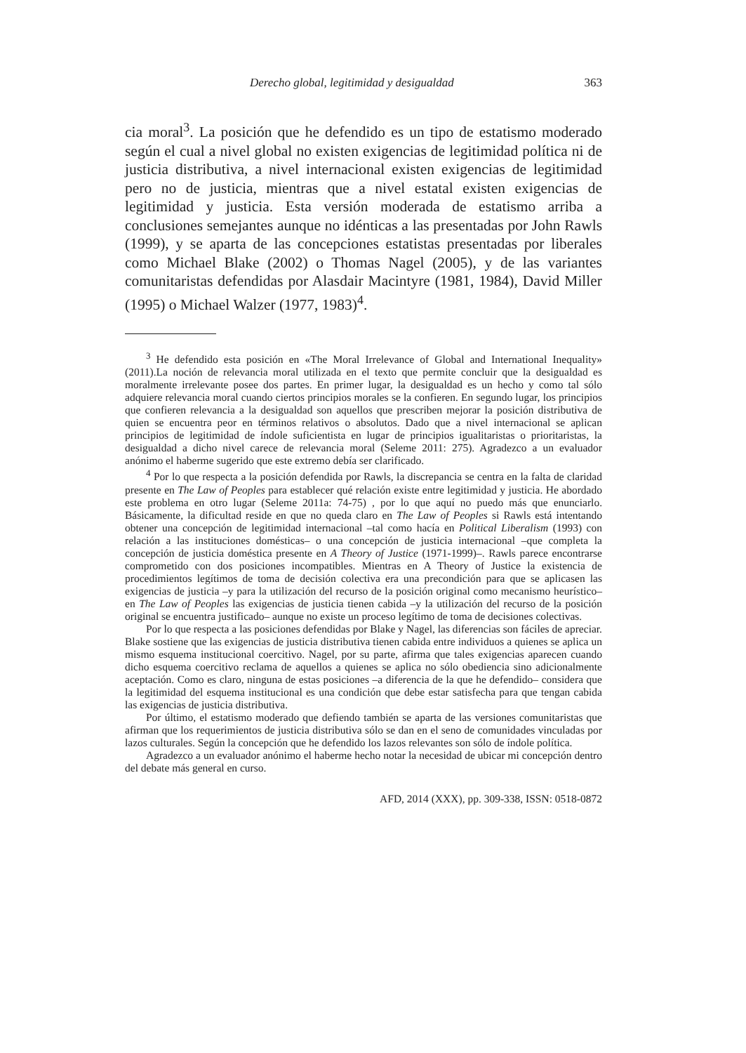Derecho global, legitimidad y desigualdad 363
cia moral<sup>3</sup>. La posición que he defendido es un tipo de estatismo moderado según el cual a nivel global no existen exigencias de legitimidad política ni de justicia distributiva, a nivel internacional existen exigencias de legitimidad pero no de justicia, mientras que a nivel estatal existen exigencias de legitimidad y justicia. Esta versión moderada de estatismo arriba a conclusiones semejantes aunque no idénticas a las presentadas por John Rawls (1999), y se aparta de las concepciones estatistas presentadas por liberales como Michael Blake (2002) o Thomas Nagel (2005), y de las variantes comunitaristas defendidas por Alasdair Macintyre (1981, 1984), David Miller (1995) o Michael Walzer (1977, 1983)<sup>4</sup>.
<sup>3</sup> He defendido esta posición en «The Moral Irrelevance of Global and International Inequality» (2011).La noción de relevancia moral utilizada en el texto que permite concluir que la desigualdad es moralmente irrelevante posee dos partes. En primer lugar, la desigualdad es un hecho y como tal sólo adquiere relevancia moral cuando ciertos principios morales se la confieren. En segundo lugar, los principios que confieren relevancia a la desigualdad son aquellos que prescriben mejorar la posición distributiva de quien se encuentra peor en términos relativos o absolutos. Dado que a nivel internacional se aplican principios de legitimidad de índole suficientista en lugar de principios igualitaristas o prioritaristas, la desigualdad a dicho nivel carece de relevancia moral (Seleme 2011: 275). Agradezco a un evaluador anónimo el haberme sugerido que este extremo debía ser clarificado.
<sup>4</sup> Por lo que respecta a la posición defendida por Rawls, la discrepancia se centra en la falta de claridad presente en The Law of Peoples para establecer qué relación existe entre legitimidad y justicia. He abordado este problema en otro lugar (Seleme 2011a: 74-75) , por lo que aquí no puedo más que enunciarlo. Básicamente, la dificultad reside en que no queda claro en The Law of Peoples si Rawls está intentando obtener una concepción de legitimidad internacional –tal como hacía en Political Liberalism (1993) con relación a las instituciones domésticas– o una concepción de justicia internacional –que completa la concepción de justicia doméstica presente en A Theory of Justice (1971-1999)–. Rawls parece encontrarse comprometido con dos posiciones incompatibles. Mientras en A Theory of Justice la existencia de procedimientos legítimos de toma de decisión colectiva era una precondición para que se aplicasen las exigencias de justicia –y para la utilización del recurso de la posición original como mecanismo heurístico– en The Law of Peoples las exigencias de justicia tienen cabida –y la utilización del recurso de la posición original se encuentra justificado– aunque no existe un proceso legítimo de toma de decisiones colectivas.
Por lo que respecta a las posiciones defendidas por Blake y Nagel, las diferencias son fáciles de apreciar. Blake sostiene que las exigencias de justicia distributiva tienen cabida entre individuos a quienes se aplica un mismo esquema institucional coercitivo. Nagel, por su parte, afirma que tales exigencias aparecen cuando dicho esquema coercitivo reclama de aquellos a quienes se aplica no sólo obediencia sino adicionalmente aceptación. Como es claro, ninguna de estas posiciones –a diferencia de la que he defendido– considera que la legitimidad del esquema institucional es una condición que debe estar satisfecha para que tengan cabida las exigencias de justicia distributiva.
Por último, el estatismo moderado que defiendo también se aparta de las versiones comunitaristas que afirman que los requerimientos de justicia distributiva sólo se dan en el seno de comunidades vinculadas por lazos culturales. Según la concepción que he defendido los lazos relevantes son sólo de índole política.
Agradezco a un evaluador anónimo el haberme hecho notar la necesidad de ubicar mi concepción dentro del debate más general en curso.
AFD, 2014 (XXX), pp. 309-338, ISSN: 0518-0872